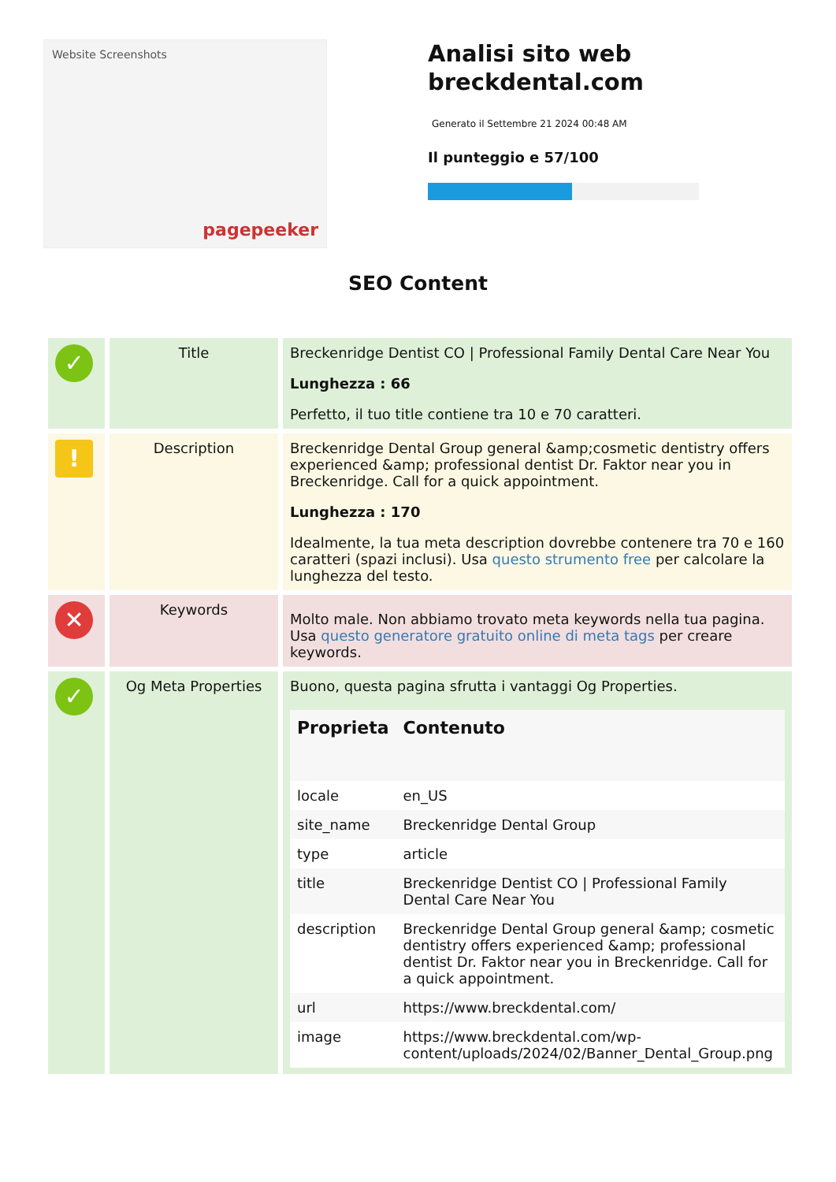Website Screenshots
pagepeeker
Analisi sito web
breckdental.com
Generato il Settembre 21 2024 00:48 AM
Il punteggio e 57/100
SEO Content
| ✓ | Title | Breckenridge Dentist CO / Professional Family Dental Care Near You Lunghezza : 66 Perfetto, il tuo title contiene tra 10 e 70 caratteri. |
| ! | Description | Breckenridge Dental Group general &amp;cosmetic dentistry offers experienced &amp; professional dentist Dr. Faktor near you in Breckenridge. Call for a quick appointment. Lunghezza : 170 Idealmente, la tua meta description dovrebbe contenere tra 70 e 160 caratteri (spazi inclusi). Usa questo strumento free per calcolare la lunghezza del testo. |
| ✕ | Keywords | Molto male. Non abbiamo trovato meta keywords nella tua pagina. Usa questo generatore gratuito online di meta tags per creare keywords. |
| ✓ | Og Meta Properties | Buono, questa pagina sfrutta i vantaggi Og Properties. / Proprieta / Contenuto / / --- / --- / / locale / en_US / / site_name / Breckenridge Dental Group / / type / article / / title / Breckenridge Dentist CO / Professional Family Dental Care Near You / / description / Breckenridge Dental Group general &amp; cosmetic dentistry offers experienced &amp; professional dentist Dr. Faktor near you in Breckenridge. Call for a quick appointment. / / url / https://www.breckdental.com/ / / image / https://www.breckdental.com/wp-content/uploads/2024/02/Banner_Dental_Group.png / |